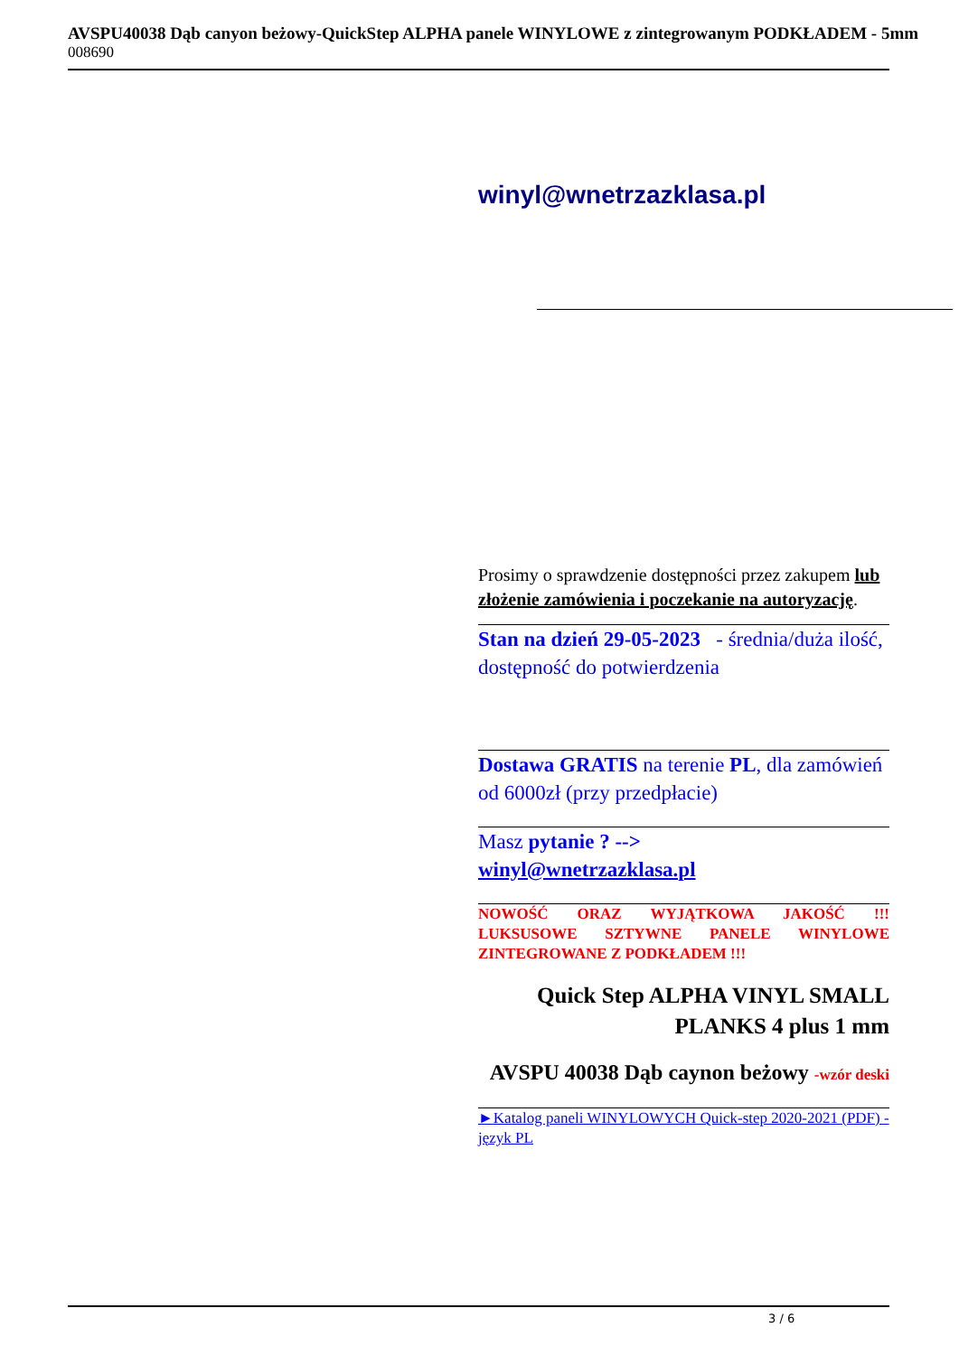AVSPU40038 Dąb canyon beżowy-QuickStep ALPHA panele WINYLOWE z zintegrowanym PODKŁADEM - 5mm
008690
winyl@wnetrzazklasa.pl
Prosimy o sprawdzenie dostępności przez zakupem lub złożenie zamówienia i poczekanie na autoryzację.
Stan na dzień 29-05-2023 - średnia/duża ilość, dostępność do potwierdzenia
Dostawa GRATIS na terenie PL, dla zamówień od 6000zł (przy przedpłacie)
Masz pytanie ? -->
winyl@wnetrzazklasa.pl
NOWOŚĆ ORAZ WYJĄTKOWA JAKOŚĆ !!! LUKSUSOWE SZTYWNE PANELE WINYLOWE ZINTEGROWANE Z PODKŁADEM !!!
Quick Step ALPHA VINYL SMALL PLANKS 4 plus 1 mm
AVSPU 40038 Dąb caynon beżowy -wzór deski
►Katalog paneli WINYLOWYCH Quick-step 2020-2021 (PDF) - język PL
3 / 6